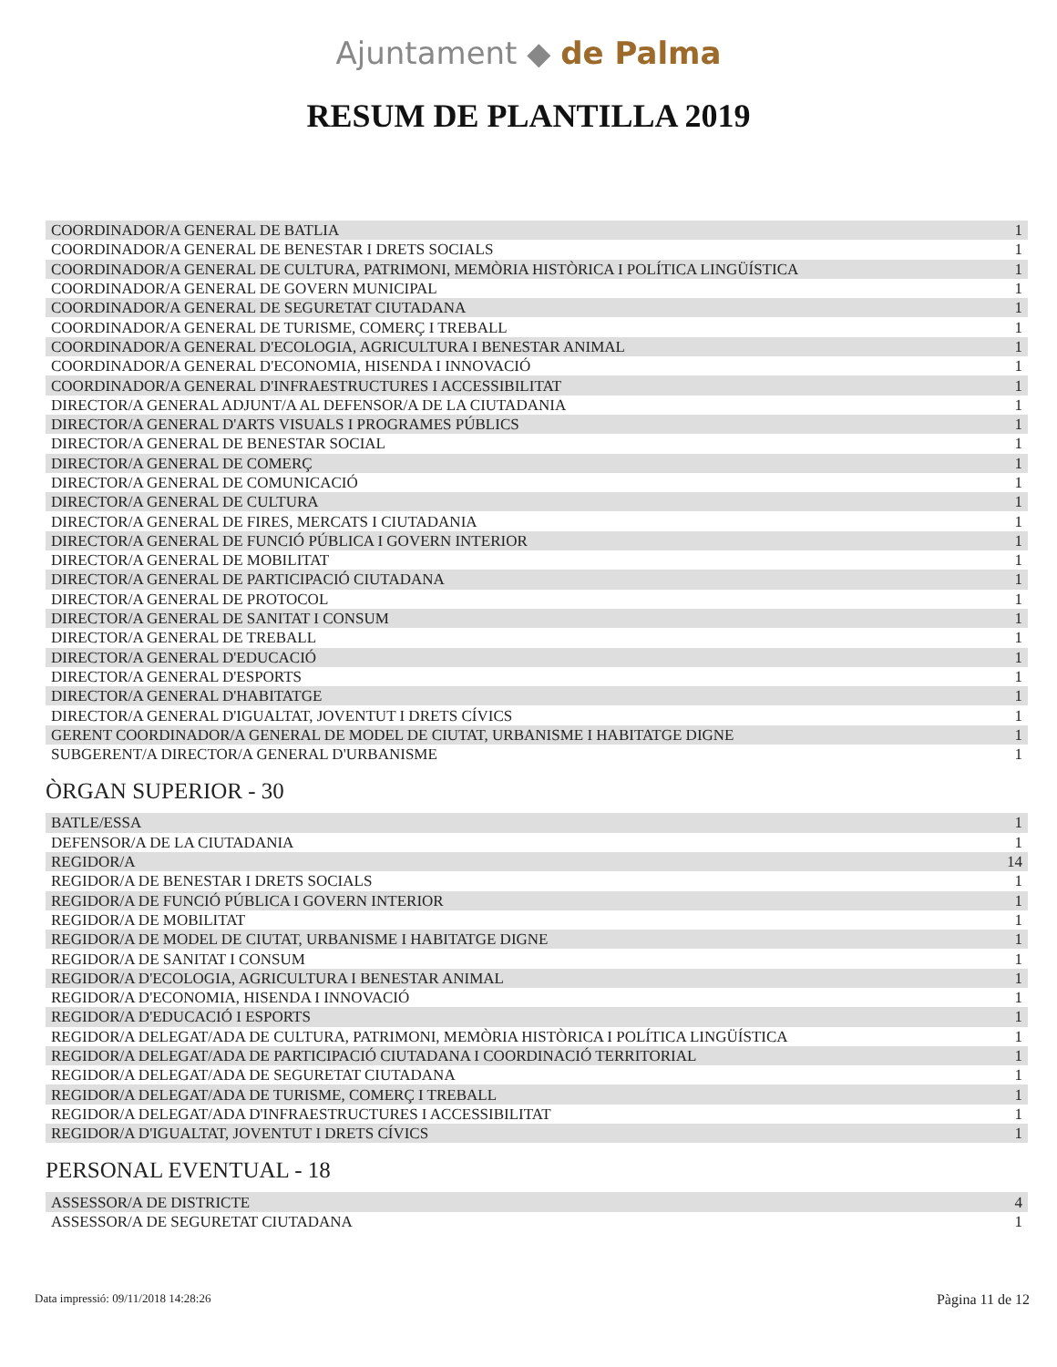Ajuntament ◆ de Palma
RESUM DE PLANTILLA 2019
| COORDINADOR/A GENERAL DE BATLIA | 1 |
| COORDINADOR/A GENERAL DE BENESTAR I DRETS SOCIALS | 1 |
| COORDINADOR/A GENERAL DE CULTURA, PATRIMONI, MEMÒRIA HISTÒRICA I POLÍTICA LINGÜÍSTICA | 1 |
| COORDINADOR/A GENERAL DE GOVERN MUNICIPAL | 1 |
| COORDINADOR/A GENERAL DE SEGURETAT CIUTADANA | 1 |
| COORDINADOR/A GENERAL DE TURISME, COMERÇ I TREBALL | 1 |
| COORDINADOR/A GENERAL D'ECOLOGIA, AGRICULTURA I BENESTAR ANIMAL | 1 |
| COORDINADOR/A GENERAL D'ECONOMIA, HISENDA I INNOVACIÓ | 1 |
| COORDINADOR/A GENERAL D'INFRAESTRUCTURES I ACCESSIBILITAT | 1 |
| DIRECTOR/A GENERAL ADJUNT/A AL DEFENSOR/A DE LA CIUTADANIA | 1 |
| DIRECTOR/A GENERAL D'ARTS VISUALS I PROGRAMES PÚBLICS | 1 |
| DIRECTOR/A GENERAL DE BENESTAR SOCIAL | 1 |
| DIRECTOR/A GENERAL DE COMERÇ | 1 |
| DIRECTOR/A GENERAL DE COMUNICACIÓ | 1 |
| DIRECTOR/A GENERAL DE CULTURA | 1 |
| DIRECTOR/A GENERAL DE FIRES, MERCATS I CIUTADANIA | 1 |
| DIRECTOR/A GENERAL DE FUNCIÓ PÚBLICA I GOVERN INTERIOR | 1 |
| DIRECTOR/A GENERAL DE MOBILITAT | 1 |
| DIRECTOR/A GENERAL DE PARTICIPACIÓ CIUTADANA | 1 |
| DIRECTOR/A GENERAL DE PROTOCOL | 1 |
| DIRECTOR/A GENERAL DE SANITAT I CONSUM | 1 |
| DIRECTOR/A GENERAL DE TREBALL | 1 |
| DIRECTOR/A GENERAL D'EDUCACIÓ | 1 |
| DIRECTOR/A GENERAL D'ESPORTS | 1 |
| DIRECTOR/A GENERAL D'HABITATGE | 1 |
| DIRECTOR/A GENERAL D'IGUALTAT, JOVENTUT I DRETS CÍVICS | 1 |
| GERENT COORDINADOR/A GENERAL DE MODEL DE CIUTAT, URBANISME I HABITATGE DIGNE | 1 |
| SUBGERENT/A DIRECTOR/A GENERAL D'URBANISME | 1 |
ÒRGAN SUPERIOR - 30
| BATLE/ESSA | 1 |
| DEFENSOR/A DE LA CIUTADANIA | 1 |
| REGIDOR/A | 14 |
| REGIDOR/A DE BENESTAR I DRETS SOCIALS | 1 |
| REGIDOR/A DE FUNCIÓ PÚBLICA I GOVERN INTERIOR | 1 |
| REGIDOR/A DE MOBILITAT | 1 |
| REGIDOR/A DE MODEL DE CIUTAT, URBANISME I HABITATGE DIGNE | 1 |
| REGIDOR/A DE SANITAT I CONSUM | 1 |
| REGIDOR/A D'ECOLOGIA, AGRICULTURA I BENESTAR ANIMAL | 1 |
| REGIDOR/A D'ECONOMIA, HISENDA I INNOVACIÓ | 1 |
| REGIDOR/A D'EDUCACIÓ I ESPORTS | 1 |
| REGIDOR/A DELEGAT/ADA DE CULTURA, PATRIMONI, MEMÒRIA HISTÒRICA I POLÍTICA LINGÜÍSTICA | 1 |
| REGIDOR/A DELEGAT/ADA DE PARTICIPACIÓ CIUTADANA I COORDINACIÓ TERRITORIAL | 1 |
| REGIDOR/A DELEGAT/ADA DE SEGURETAT CIUTADANA | 1 |
| REGIDOR/A DELEGAT/ADA DE TURISME, COMERÇ I TREBALL | 1 |
| REGIDOR/A DELEGAT/ADA D'INFRAESTRUCTURES I ACCESSIBILITAT | 1 |
| REGIDOR/A D'IGUALTAT, JOVENTUT I DRETS CÍVICS | 1 |
PERSONAL EVENTUAL - 18
| ASSESSOR/A DE DISTRICTE | 4 |
| ASSESSOR/A DE SEGURETAT CIUTADANA | 1 |
Data impressió: 09/11/2018 14:28:26 Pàgina 11 de 12